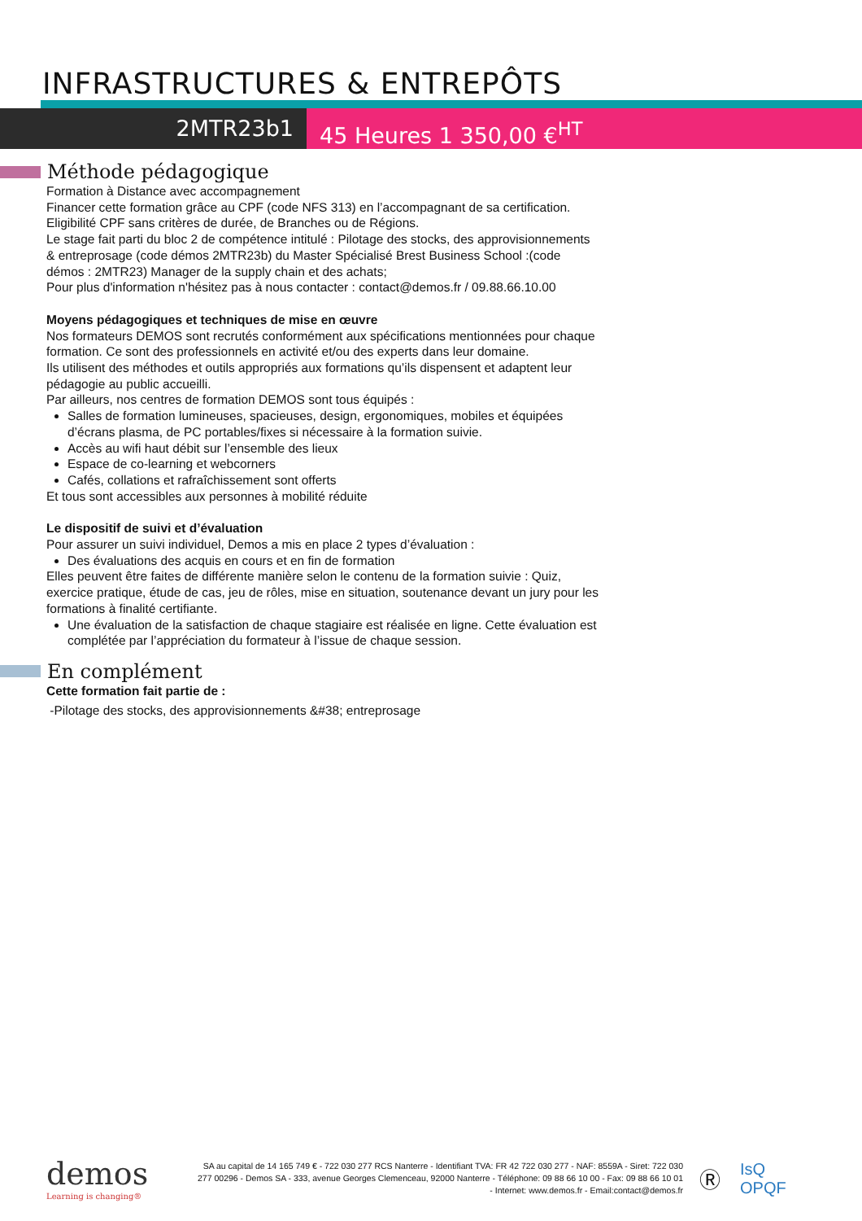INFRASTRUCTURES & ENTREPÔTS
2MTR23b1 45 Heures 1 350,00 €<sup>HT</sup>
Méthode pédagogique
Formation à Distance avec accompagnement
Financer cette formation grâce au CPF (code NFS 313) en l’accompagnant de sa certification.
Eligibilité CPF sans critères de durée, de Branches ou de Régions.
Le stage fait parti du bloc 2 de compétence intitulé : Pilotage des stocks, des approvisionnements & entreprosage (code démos 2MTR23b) du Master Spécialisé Brest Business School :(code démos : 2MTR23) Manager de la supply chain et des achats;
Pour plus d'information n'hésitez pas à nous contacter : contact@demos.fr / 09.88.66.10.00
Moyens pédagogiques et techniques de mise en œuvre
Nos formateurs DEMOS sont recrutés conformément aux spécifications mentionnées pour chaque formation. Ce sont des professionnels en activité et/ou des experts dans leur domaine.
Ils utilisent des méthodes et outils appropriés aux formations qu’ils dispensent et adaptent leur pédagogie au public accueilli.
Par ailleurs, nos centres de formation DEMOS sont tous équipés :
Salles de formation lumineuses, spacieuses, design, ergonomiques, mobiles et équipées d’écrans plasma, de PC portables/fixes si nécessaire à la formation suivie.
Accès au wifi haut débit sur l’ensemble des lieux
Espace de co-learning et webcorners
Cafés, collations et rafraîchissement sont offerts
Et tous sont accessibles aux personnes à mobilité réduite
Le dispositif de suivi et d’évaluation
Pour assurer un suivi individuel, Demos a mis en place 2 types d’évaluation :
Des évaluations des acquis en cours et en fin de formation
Elles peuvent être faites de différente manière selon le contenu de la formation suivie : Quiz, exercice pratique, étude de cas, jeu de rôles, mise en situation, soutenance devant un jury pour les formations à finalité certifiante.
Une évaluation de la satisfaction de chaque stagiaire est réalisée en ligne. Cette évaluation est complétée par l’appréciation du formateur à l’issue de chaque session.
En complément
Cette formation fait partie de :
-Pilotage des stocks, des approvisionnements &#38; entreprosage
demos
Learning is changing®
SA au capital de 14 165 749 € - 722 030 277 RCS Nanterre - Identifiant TVA: FR 42 722 030 277 - NAF: 8559A - Siret: 722 030 277 00296 - Demos SA - 333, avenue Georges Clemenceau, 92000 Nanterre - Téléphone: 09 88 66 10 00 - Fax: 09 88 66 10 01 - Internet: www.demos.fr - Email:contact@demos.fr
Ⓡ
IsQ OPQF